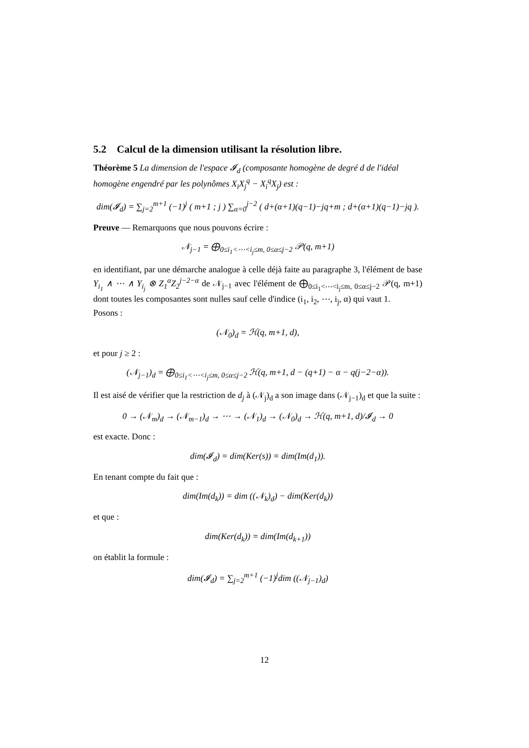5.2 Calcul de la dimension utilisant la résolution libre.
Théorème 5 La dimension de l'espace 𝓘<sub>d</sub> (composante homogène de degré d de l'idéal homogène engendré par les polynômes X<sub>i</sub>X<sub>j</sub><sup>q</sup> − X<sub>i</sub><sup>q</sup>X<sub>j</sub>) est :
dim(𝓘<sub>d</sub>) = ∑<sub>j=2</sub><sup>m+1</sup> (−1)<sup>j</sup> ( m+1 ; j ) ∑<sub>α=0</sub><sup>j−2</sup> ( d+(α+1)(q−1)−jq+m ; d+(α+1)(q−1)−jq ).
Preuve — Remarquons que nous pouvons écrire :
𝒩<sub>j−1</sub> = ⨁<sub>0≤i<sub>1</sub><⋯<i<sub>j</sub>≤m, 0≤α≤j−2</sub> 𝒫(q, m+1)
en identifiant, par une démarche analogue à celle déjà faite au paragraphe 3, l'élément de base Y<sub>i<sub>1</sub></sub> ∧ ⋯ ∧ Y<sub>i<sub>j</sub></sub> ⊗ Z<sub>1</sub><sup>α</sup>Z<sub>2</sub><sup>j−2−α</sup> de 𝒩<sub>j−1</sub> avec l'élément de ⨁<sub>0≤i<sub>1</sub><⋯<i<sub>j</sub>≤m, 0≤α≤j−2</sub> 𝒫(q, m+1) dont toutes les composantes sont nulles sauf celle d'indice (i<sub>1</sub>, i<sub>2</sub>, ⋯, i<sub>j</sub>, α) qui vaut 1.
Posons :
(𝒩<sub>0</sub>)<sub>d</sub> = ℋ(q, m+1, d),
et pour j ≥ 2 :
(𝒩<sub>j−1</sub>)<sub>d</sub> = ⨁<sub>0≤i<sub>1</sub><⋯<i<sub>j</sub>≤m, 0≤α≤j−2</sub> ℋ(q, m+1, d − (q+1) − α − q(j−2−α)).
Il est aisé de vérifier que la restriction de d<sub>j</sub> à (𝒩<sub>j</sub>)<sub>d</sub> a son image dans (𝒩<sub>j−1</sub>)<sub>d</sub> et que la suite :
0 → (𝒩<sub>m</sub>)<sub>d</sub> → (𝒩<sub>m−1</sub>)<sub>d</sub> → ⋯ → (𝒩<sub>1</sub>)<sub>d</sub> → (𝒩<sub>0</sub>)<sub>d</sub> → ℋ(q, m+1, d)/𝓘<sub>d</sub> → 0
est exacte. Donc :
dim(𝓘<sub>d</sub>) = dim(Ker(s)) = dim(Im(d<sub>1</sub>)).
En tenant compte du fait que :
dim(Im(d<sub>k</sub>)) = dim ((𝒩<sub>k</sub>)<sub>d</sub>) − dim(Ker(d<sub>k</sub>))
et que :
dim(Ker(d<sub>k</sub>)) = dim(Im(d<sub>k+1</sub>))
on établit la formule :
dim(𝓘<sub>d</sub>) = ∑<sub>j=2</sub><sup>m+1</sup> (−1)<sup>j</sup>dim ((𝒩<sub>j−1</sub>)<sub>d</sub>)
12